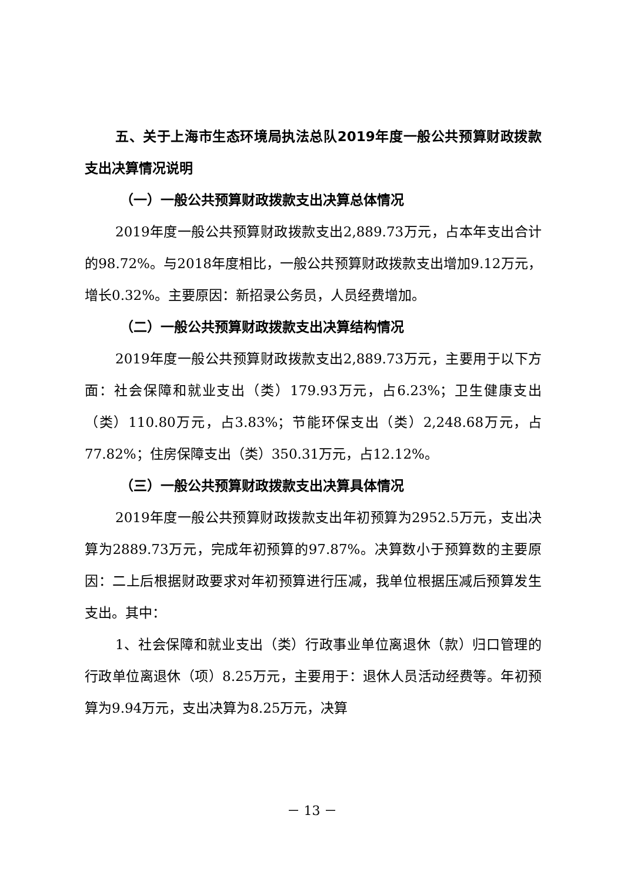五、关于上海市生态环境局执法总队2019年度一般公共预算财政拨款支出决算情况说明
（一）一般公共预算财政拨款支出决算总体情况
2019年度一般公共预算财政拨款支出2,889.73万元，占本年支出合计的98.72%。与2018年度相比，一般公共预算财政拨款支出增加9.12万元，增长0.32%。主要原因：新招录公务员，人员经费增加。
（二）一般公共预算财政拨款支出决算结构情况
2019年度一般公共预算财政拨款支出2,889.73万元，主要用于以下方面：社会保障和就业支出（类）179.93万元，占6.23%；卫生健康支出（类）110.80万元，占3.83%；节能环保支出（类）2,248.68万元，占77.82%；住房保障支出（类）350.31万元，占12.12%。
（三）一般公共预算财政拨款支出决算具体情况
2019年度一般公共预算财政拨款支出年初预算为2952.5万元，支出决算为2889.73万元，完成年初预算的97.87%。决算数小于预算数的主要原因：二上后根据财政要求对年初预算进行压减，我单位根据压减后预算发生支出。其中：
1、社会保障和就业支出（类）行政事业单位离退休（款）归口管理的行政单位离退休（项）8.25万元，主要用于：退休人员活动经费等。年初预算为9.94万元，支出决算为8.25万元，决算
－ 13 －